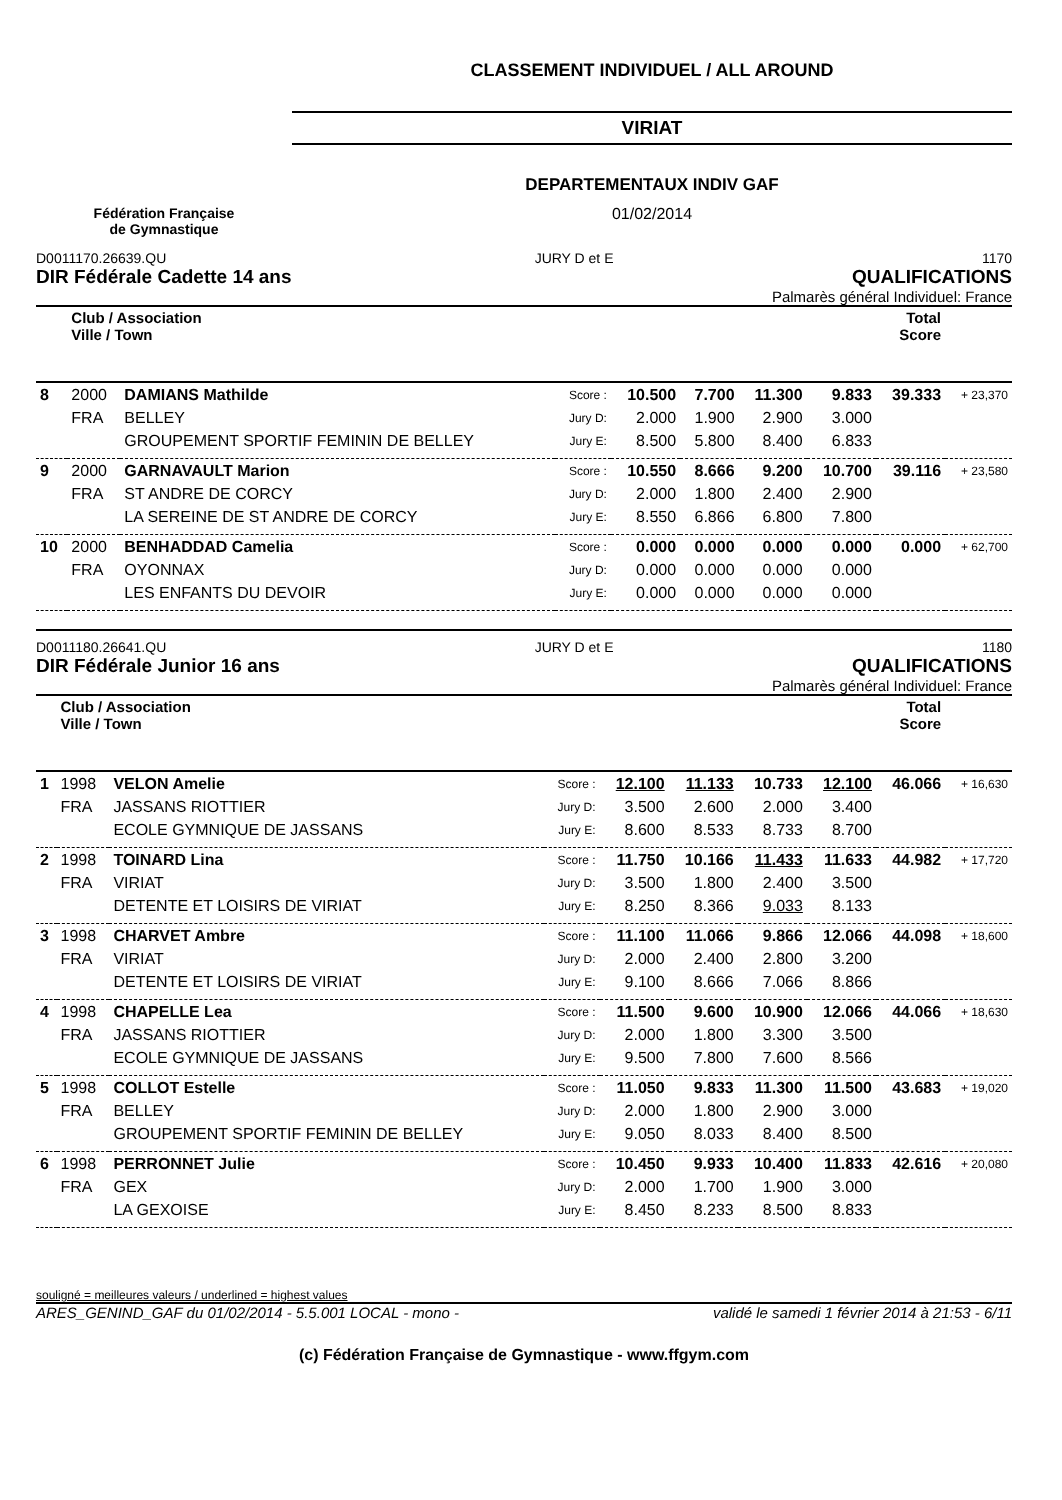Fédération Française
de Gymnastique
CLASSEMENT INDIVIDUEL / ALL AROUND
VIRIAT
DEPARTEMENTAUX INDIV GAF
01/02/2014
D0011170.26639.QU JURY D et E 1170
DIR Fédérale Cadette 14 ans QUALIFICATIONS
Palmarès général Individuel: France
| | Club / Association Ville / Town | | | | | | | Total Score | |
| --- | --- | --- | --- | --- | --- | --- | --- | --- | --- |
| 8 | 2000 | DAMIANS Mathilde | Score : | 10.500 | 7.700 | 11.300 | 9.833 | 39.333 | + 23,370 |
| | FRA | BELLEY | Jury D: | 2.000 | 1.900 | 2.900 | 3.000 | | |
| | | GROUPEMENT SPORTIF FEMININ DE BELLEY | Jury E: | 8.500 | 5.800 | 8.400 | 6.833 | | |
| 9 | 2000 | GARNAVAULT Marion | Score : | 10.550 | 8.666 | 9.200 | 10.700 | 39.116 | + 23,580 |
| | FRA | ST ANDRE DE CORCY | Jury D: | 2.000 | 1.800 | 2.400 | 2.900 | | |
| | | LA SEREINE DE ST ANDRE DE CORCY | Jury E: | 8.550 | 6.866 | 6.800 | 7.800 | | |
| 10 | 2000 | BENHADDAD Camelia | Score : | 0.000 | 0.000 | 0.000 | 0.000 | 0.000 | + 62,700 |
| | FRA | OYONNAX | Jury D: | 0.000 | 0.000 | 0.000 | 0.000 | | |
| | | LES ENFANTS DU DEVOIR | Jury E: | 0.000 | 0.000 | 0.000 | 0.000 | | |
D0011180.26641.QU JURY D et E 1180
DIR Fédérale Junior 16 ans QUALIFICATIONS
Palmarès général Individuel: France
| | Club / Association Ville / Town | | | | | | | Total Score | |
| --- | --- | --- | --- | --- | --- | --- | --- | --- | --- |
| 1 | 1998 | VELON Amelie | Score : | 12.100 | 11.133 | 10.733 | 12.100 | 46.066 | + 16,630 |
| | FRA | JASSANS RIOTTIER | Jury D: | 3.500 | 2.600 | 2.000 | 3.400 | | |
| | | ECOLE GYMNIQUE DE JASSANS | Jury E: | 8.600 | 8.533 | 8.733 | 8.700 | | |
| 2 | 1998 | TOINARD Lina | Score : | 11.750 | 10.166 | 11.433 | 11.633 | 44.982 | + 17,720 |
| | FRA | VIRIAT | Jury D: | 3.500 | 1.800 | 2.400 | 3.500 | | |
| | | DETENTE ET LOISIRS DE VIRIAT | Jury E: | 8.250 | 8.366 | 9.033 | 8.133 | | |
| 3 | 1998 | CHARVET Ambre | Score : | 11.100 | 11.066 | 9.866 | 12.066 | 44.098 | + 18,600 |
| | FRA | VIRIAT | Jury D: | 2.000 | 2.400 | 2.800 | 3.200 | | |
| | | DETENTE ET LOISIRS DE VIRIAT | Jury E: | 9.100 | 8.666 | 7.066 | 8.866 | | |
| 4 | 1998 | CHAPELLE Lea | Score : | 11.500 | 9.600 | 10.900 | 12.066 | 44.066 | + 18,630 |
| | FRA | JASSANS RIOTTIER | Jury D: | 2.000 | 1.800 | 3.300 | 3.500 | | |
| | | ECOLE GYMNIQUE DE JASSANS | Jury E: | 9.500 | 7.800 | 7.600 | 8.566 | | |
| 5 | 1998 | COLLOT Estelle | Score : | 11.050 | 9.833 | 11.300 | 11.500 | 43.683 | + 19,020 |
| | FRA | BELLEY | Jury D: | 2.000 | 1.800 | 2.900 | 3.000 | | |
| | | GROUPEMENT SPORTIF FEMININ DE BELLEY | Jury E: | 9.050 | 8.033 | 8.400 | 8.500 | | |
| 6 | 1998 | PERRONNET Julie | Score : | 10.450 | 9.933 | 10.400 | 11.833 | 42.616 | + 20,080 |
| | FRA | GEX | Jury D: | 2.000 | 1.700 | 1.900 | 3.000 | | |
| | | LA GEXOISE | Jury E: | 8.450 | 8.233 | 8.500 | 8.833 | | |
souligné = meilleures valeurs / underlined = highest values
ARES_GENIND_GAF du 01/02/2014 - 5.5.001 LOCAL - mono - validé le samedi 1 février 2014 à 21:53 - 6/11
(c) Fédération Française de Gymnastique - www.ffgym.com